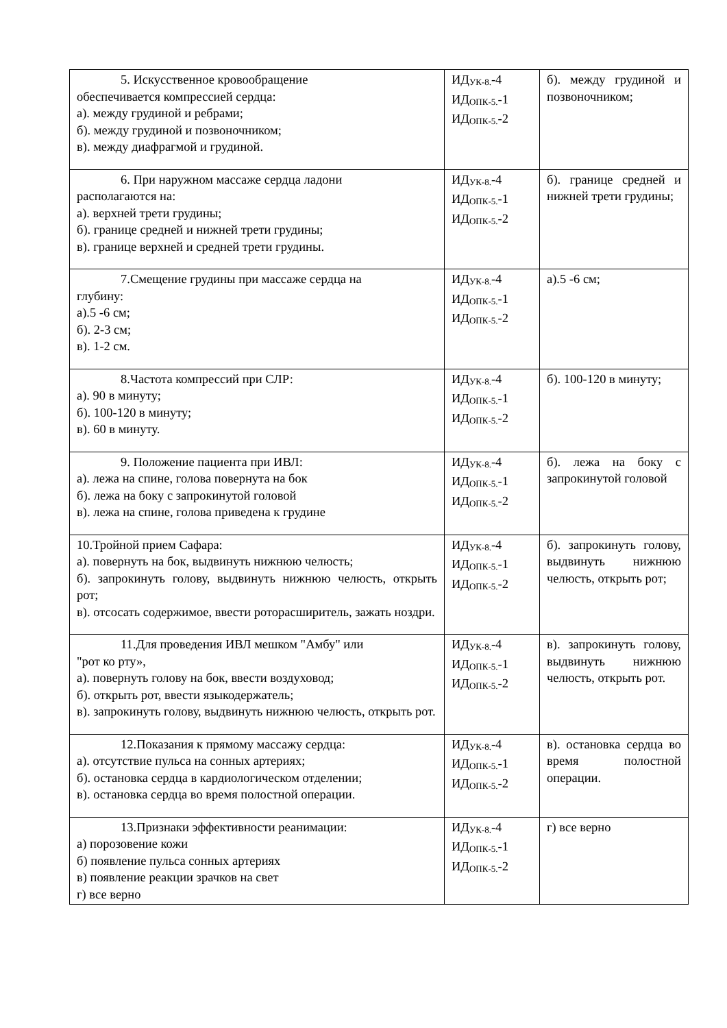| 5. Искусственное кровообращение обеспечивается компрессией сердца: а). между грудиной и ребрами; б). между грудиной и позвоночником; в). между диафрагмой и грудиной. | ИД<sub>УК-8.</sub>-4 ИД<sub>ОПК-5.</sub>-1 ИД<sub>ОПК-5.</sub>-2 | б). между грудиной и позвоночником; |
| 6. При наружном массаже сердца ладони располагаются на: а). верхней трети грудины; б). границе средней и нижней трети грудины; в). границе верхней и средней трети грудины. | ИД<sub>УК-8.</sub>-4 ИД<sub>ОПК-5.</sub>-1 ИД<sub>ОПК-5.</sub>-2 | б). границе средней и нижней трети грудины; |
| 7.Смещение грудины при массаже сердца на глубину: а).5 -6 см; б). 2-3 см; в). 1-2 см. | ИД<sub>УК-8.</sub>-4 ИД<sub>ОПК-5.</sub>-1 ИД<sub>ОПК-5.</sub>-2 | а).5 -6 см; |
| 8.Частота компрессий при СЛР: а). 90 в минуту; б). 100-120 в минуту; в). 60 в минуту. | ИД<sub>УК-8.</sub>-4 ИД<sub>ОПК-5.</sub>-1 ИД<sub>ОПК-5.</sub>-2 | б). 100-120 в минуту; |
| 9. Положение пациента при ИВЛ: а). лежа на спине, голова повернута на бок б). лежа на боку с запрокинутой головой в). лежа на спине, голова приведена к грудине | ИД<sub>УК-8.</sub>-4 ИД<sub>ОПК-5.</sub>-1 ИД<sub>ОПК-5.</sub>-2 | б). лежа на боку с запрокинутой головой |
| 10.Тройной прием Сафара: а). повернуть на бок, выдвинуть нижнюю челюсть; б). запрокинуть голову, выдвинуть нижнюю челюсть, открыть рот; в). отсосать содержимое, ввести роторасширитель, зажать ноздри. | ИД<sub>УК-8.</sub>-4 ИД<sub>ОПК-5.</sub>-1 ИД<sub>ОПК-5.</sub>-2 | б). запрокинуть голову, выдвинуть нижнюю челюсть, открыть рот; |
| 11.Для проведения ИВЛ мешком "Амбу" или "рот ко рту», а). повернуть голову на бок, ввести воздуховод; б). открыть рот, ввести языкодержатель; в). запрокинуть голову, выдвинуть нижнюю челюсть, открыть рот. | ИД<sub>УК-8.</sub>-4 ИД<sub>ОПК-5.</sub>-1 ИД<sub>ОПК-5.</sub>-2 | в). запрокинуть голову, выдвинуть нижнюю челюсть, открыть рот. |
| 12.Показания к прямому массажу сердца: а). отсутствие пульса на сонных артериях; б). остановка сердца в кардиологическом отделении; в). остановка сердца во время полостной операции. | ИД<sub>УК-8.</sub>-4 ИД<sub>ОПК-5.</sub>-1 ИД<sub>ОПК-5.</sub>-2 | в). остановка сердца во время полостной операции. |
| 13.Признаки эффективности реанимации: а) порозовение кожи б) появление пульса сонных артериях в) появление реакции зрачков на свет г) все верно | ИД<sub>УК-8.</sub>-4 ИД<sub>ОПК-5.</sub>-1 ИД<sub>ОПК-5.</sub>-2 | г) все верно |